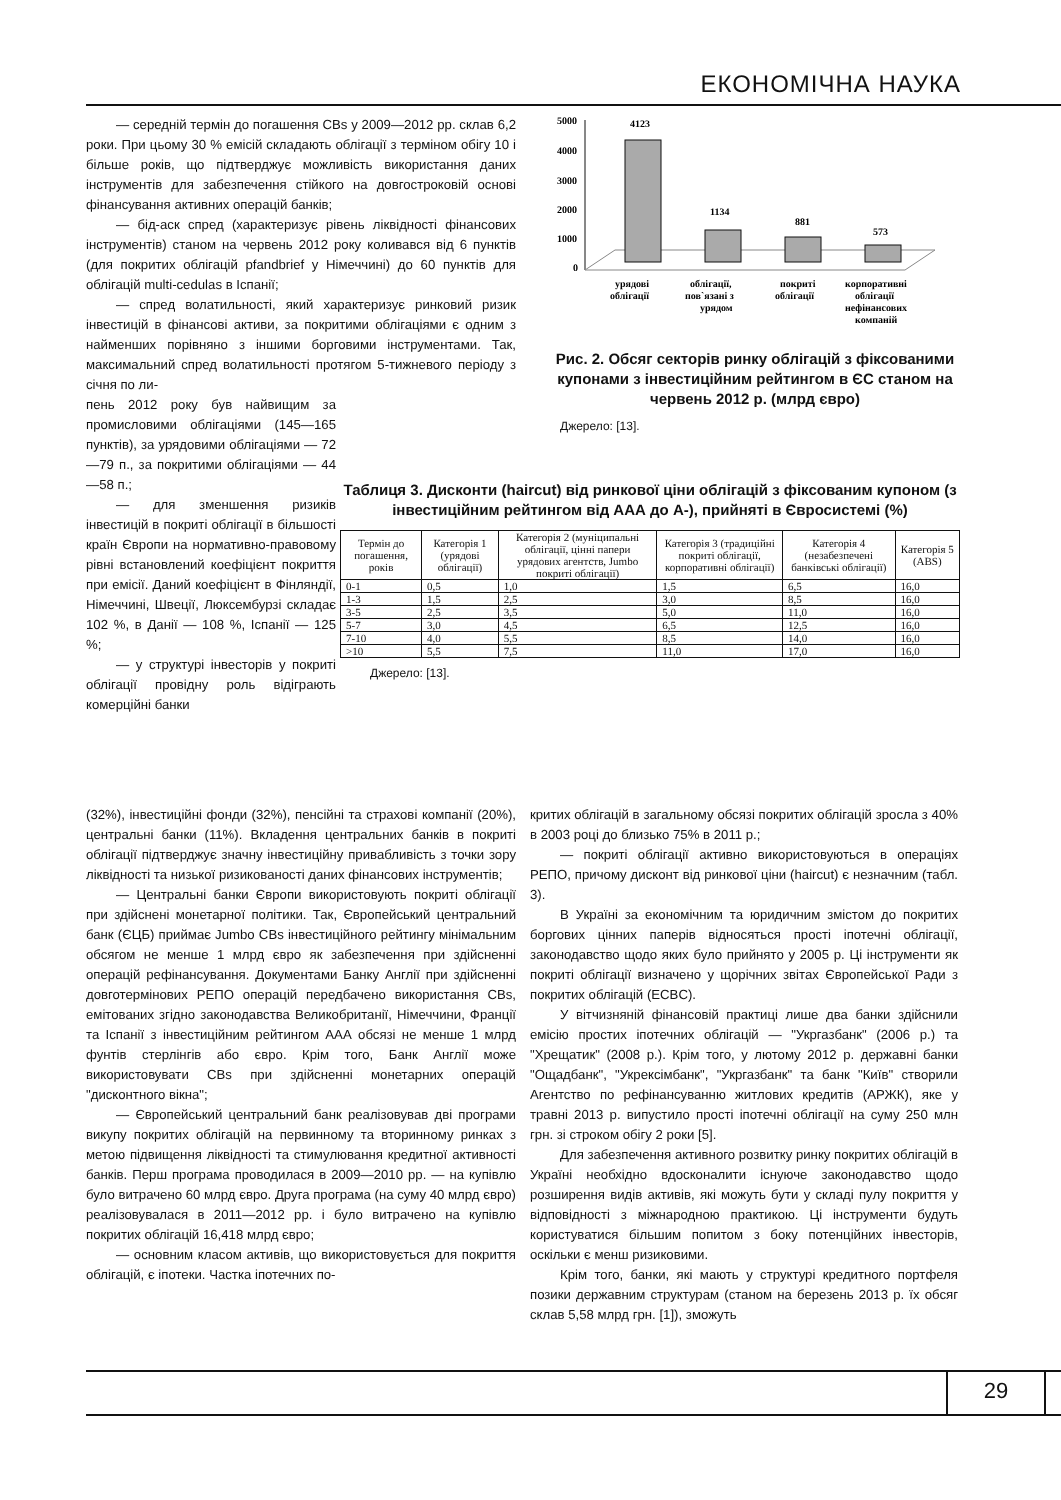ЕКОНОМІЧНА НАУКА
— середній термін до погашення CBs у 2009—2012 рр. склав 6,2 роки. При цьому 30 % емісій складають облігації з терміном обігу 10 і більше років, що підтверджує можливість використання даних інструментів для забезпечення стійкого на довгостроковій основі фінансування активних операцій банків;
— бід-аск спред (характеризує рівень ліквідності фінансових інструментів) станом на червень 2012 року коливався від 6 пунктів (для покритих облігацій pfandbrief у Німеччині) до 60 пунктів для облігацій multi-cedulas в Іспанії;
— спред волатильності, який характеризує ринковий ризик інвестицій в фінансові активи, за покритими облігаціями є одним з найменших порівняно з іншими борговими інструментами. Так, максимальний спред волатильності протягом 5-тижневого періоду з січня по ли-
пень 2012 року був найвищим за промисловими облігаціями (145—165 пунктів), за урядовими облігаціями — 72—79 п., за покритими облігаціями — 44—58 п.;
— для зменшення ризиків інвестицій в покриті облігації в більшості країн Європи на нормативно-правовому рівні встановлений коефіцієнт покриття при емісії. Даний коефіцієнт в Фінляндії, Німеччині, Швеції, Люксембурзі складає 102 %, в Данії — 108 %, Іспанії — 125 %;
— у структурі інвесторів у покриті облігації провідну роль відіграють комерційні банки
5000
4000
3000
2000
1000
0
4123
1134
881
573
урядові
облігації
облігації,
пов`язані з
урядом
покриті
облігації
корпоративні
облігації
нефінансових
компаній
Рис. 2. Обсяг секторів ринку облігацій з фіксованими купонами з інвестиційним рейтингом в ЄС станом на червень 2012 р. (млрд євро)
Джерело: [13].
Таблиця 3. Дисконти (haircut) від ринкової ціни облігацій з фіксованим купоном (з інвестиційним рейтингом від ААА до А-), прийняті в Євросистемі (%)
| Термін до погашення, років | Категорія 1 (урядові облігації) | Категорія 2 (муніципальні облігації, цінні папери урядових агентств, Jumbo покриті облігації) | Категорія 3 (традиційні покриті облігації, корпоративні облігації) | Категорія 4 (незабезпечені банківські облігації) | Категорія 5 (ABS) |
| --- | --- | --- | --- | --- | --- |
| 0-1 | 0,5 | 1,0 | 1,5 | 6,5 | 16,0 |
| 1-3 | 1,5 | 2,5 | 3,0 | 8,5 | 16,0 |
| 3-5 | 2,5 | 3,5 | 5,0 | 11,0 | 16,0 |
| 5-7 | 3,0 | 4,5 | 6,5 | 12,5 | 16,0 |
| 7-10 | 4,0 | 5,5 | 8,5 | 14,0 | 16,0 |
| >10 | 5,5 | 7,5 | 11,0 | 17,0 | 16,0 |
Джерело: [13].
(32%), інвестиційні фонди (32%), пенсійні та страхові компанії (20%), центральні банки (11%). Вкладення центральних банків в покриті облігації підтверджує значну інвестиційну привабливість з точки зору ліквідності та низької ризикованості даних фінансових інструментів;
— Центральні банки Європи використовують покриті облігації при здійснені монетарної політики. Так, Європейський центральний банк (ЄЦБ) приймає Jumbo CBs інвестиційного рейтингу мінімальним обсягом не менше 1 млрд євро як забезпечення при здійсненні операцій рефінансування. Документами Банку Англії при здійсненні довготермінових РЕПО операцій передбачено використання CBs, емітованих згідно законодавства Великобританії, Німеччини, Франції та Іспанії з інвестиційним рейтингом ААА обсязі не менше 1 млрд фунтів стерлінгів або євро. Крім того, Банк Англії може використовувати CBs при здійсненні монетарних операцій "дисконтного вікна";
— Європейський центральний банк реалізовував дві програми викупу покритих облігацій на первинному та вторинному ринках з метою підвищення ліквідності та стимулювання кредитної активності банків. Перш програма проводилася в 2009—2010 рр. — на купівлю було витрачено 60 млрд євро. Друга програма (на суму 40 млрд євро) реалізовувалася в 2011—2012 рр. і було витрачено на купівлю покритих облігацій 16,418 млрд євро;
— основним класом активів, що використовується для покриття облігацій, є іпотеки. Частка іпотечних по-
критих облігацій в загальному обсязі покритих облігацій зросла з 40% в 2003 році до близько 75% в 2011 р.;
— покриті облігації активно використовуються в операціях РЕПО, причому дисконт від ринкової ціни (haircut) є незначним (табл. 3).
В Україні за економічним та юридичним змістом до покритих боргових цінних паперів відносяться прості іпотечні облігації, законодавство щодо яких було прийнято у 2005 р. Ці інструменти як покриті облігації визначено у щорічних звітах Європейської Ради з покритих облігацій (ECBC).
У вітчизняній фінансовій практиці лише два банки здійснили емісію простих іпотечних облігацій — "Укргазбанк" (2006 р.) та "Хрещатик" (2008 р.). Крім того, у лютому 2012 р. державні банки "Ощадбанк", "Укрексімбанк", "Укргазбанк" та банк "Київ" створили Агентство по рефінансуванню житлових кредитів (АРЖК), яке у травні 2013 р. випустило прості іпотечні облігації на суму 250 млн грн. зі строком обігу 2 роки [5].
Для забезпечення активного розвитку ринку покритих облігацій в Україні необхідно вдосконалити існуюче законодавство щодо розширення видів активів, які можуть бути у складі пулу покриття у відповідності з міжнародною практикою. Ці інструменти будуть користуватися більшим попитом з боку потенційних інвесторів, оскільки є менш ризиковими.
Крім того, банки, які мають у структурі кредитного портфеля позики державним структурам (станом на березень 2013 р. їх обсяг склав 5,58 млрд грн. [1]), зможуть
29